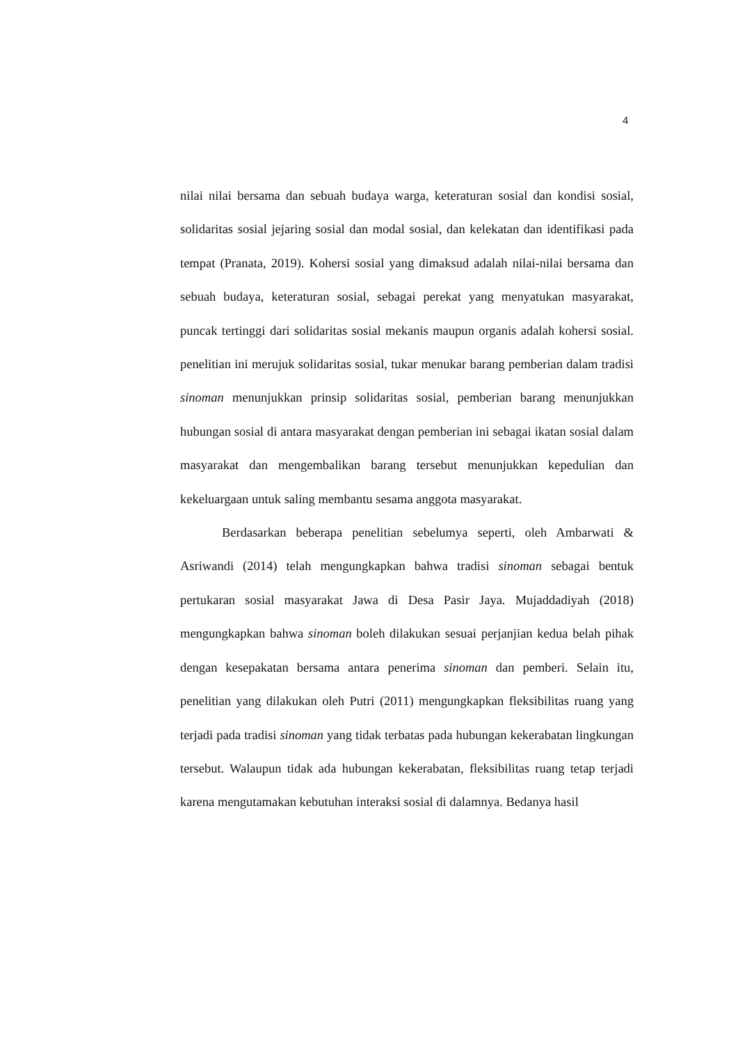4
nilai nilai bersama dan sebuah budaya warga, keteraturan sosial dan kondisi sosial, solidaritas sosial jejaring sosial dan modal sosial, dan kelekatan dan identifikasi pada tempat (Pranata, 2019). Kohersi sosial yang dimaksud adalah nilai-nilai bersama dan sebuah budaya, keteraturan sosial, sebagai perekat yang menyatukan masyarakat, puncak tertinggi dari solidaritas sosial mekanis maupun organis adalah kohersi sosial. penelitian ini merujuk solidaritas sosial, tukar menukar barang pemberian dalam tradisi sinoman menunjukkan prinsip solidaritas sosial, pemberian barang menunjukkan hubungan sosial di antara masyarakat dengan pemberian ini sebagai ikatan sosial dalam masyarakat dan mengembalikan barang tersebut menunjukkan kepedulian dan kekeluargaan untuk saling membantu sesama anggota masyarakat.
Berdasarkan beberapa penelitian sebelumya seperti, oleh Ambarwati & Asriwandi (2014) telah mengungkapkan bahwa tradisi sinoman sebagai bentuk pertukaran sosial masyarakat Jawa di Desa Pasir Jaya. Mujaddadiyah (2018) mengungkapkan bahwa sinoman boleh dilakukan sesuai perjanjian kedua belah pihak dengan kesepakatan bersama antara penerima sinoman dan pemberi. Selain itu, penelitian yang dilakukan oleh Putri (2011) mengungkapkan fleksibilitas ruang yang terjadi pada tradisi sinoman yang tidak terbatas pada hubungan kekerabatan lingkungan tersebut. Walaupun tidak ada hubungan kekerabatan, fleksibilitas ruang tetap terjadi karena mengutamakan kebutuhan interaksi sosial di dalamnya. Bedanya hasil